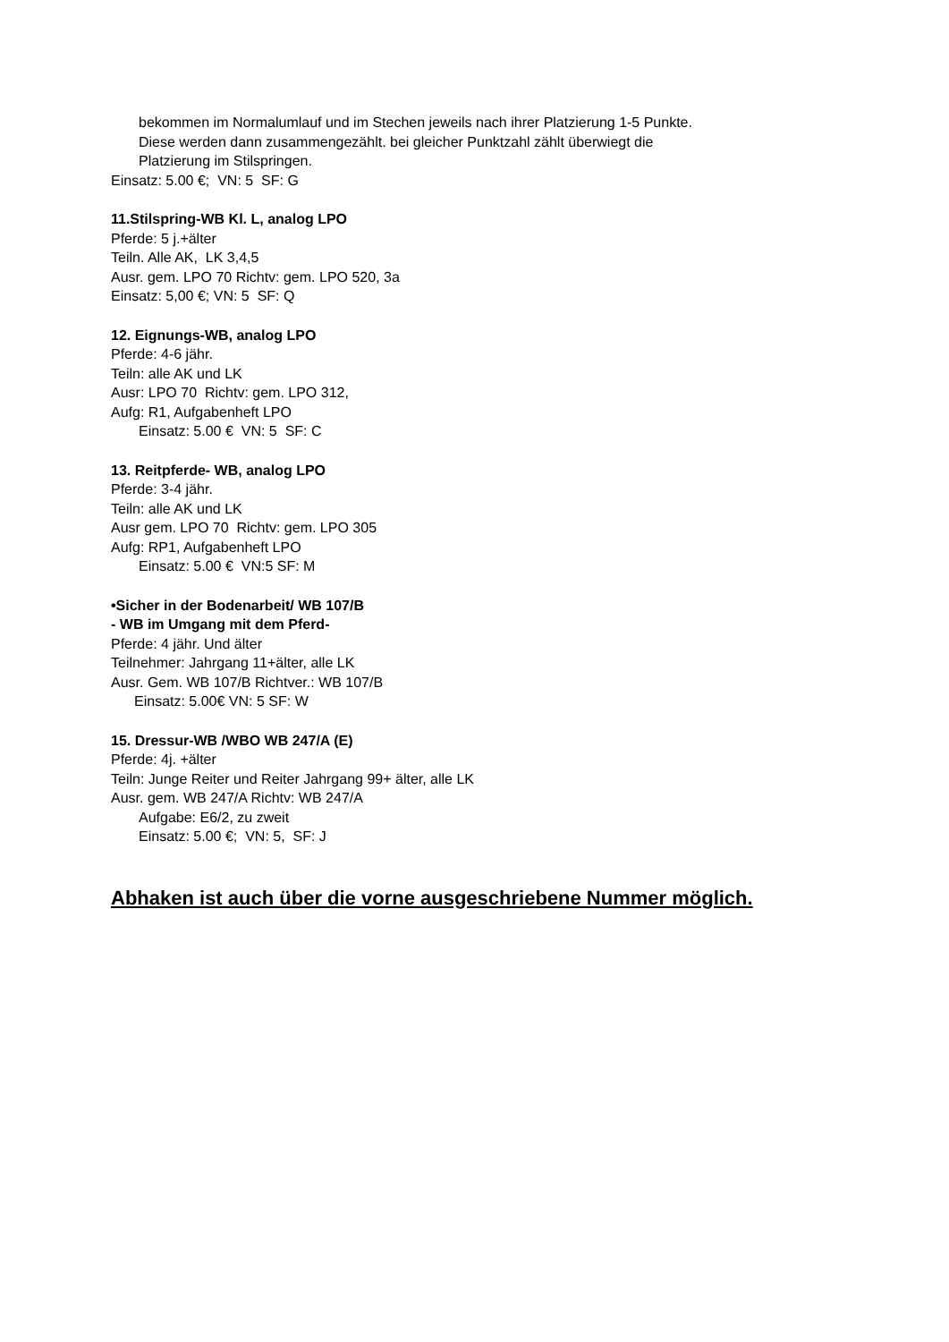bekommen im Normalumlauf und im Stechen jeweils nach ihrer Platzierung 1-5 Punkte.
Diese werden dann zusammengezählt. bei gleicher Punktzahl zählt überwiegt die
Platzierung im Stilspringen.
Einsatz: 5.00 €; VN: 5 SF: G
11.Stilspring-WB Kl. L, analog LPO
Pferde: 5 j.+älter
Teiln. Alle AK, LK 3,4,5
Ausr. gem. LPO 70 Richtv: gem. LPO 520, 3a
Einsatz: 5,00 €; VN: 5 SF: Q
12. Eignungs-WB, analog LPO
Pferde: 4-6 jähr.
Teiln: alle AK und LK
Ausr: LPO 70 Richtv: gem. LPO 312,
Aufg: R1, Aufgabenheft LPO
Einsatz: 5.00 € VN: 5 SF: C
13. Reitpferde- WB, analog LPO
Pferde: 3-4 jähr.
Teiln: alle AK und LK
Ausr gem. LPO 70 Richtv: gem. LPO 305
Aufg: RP1, Aufgabenheft LPO
Einsatz: 5.00 € VN:5 SF: M
•Sicher in der Bodenarbeit/ WB 107/B
- WB im Umgang mit dem Pferd-
Pferde: 4 jähr. Und älter
Teilnehmer: Jahrgang 11+älter, alle LK
Ausr. Gem. WB 107/B Richtver.: WB 107/B
Einsatz: 5.00€ VN: 5 SF: W
15. Dressur-WB /WBO WB 247/A (E)
Pferde: 4j. +älter
Teiln: Junge Reiter und Reiter Jahrgang 99+ älter, alle LK
Ausr. gem. WB 247/A Richtv: WB 247/A
Aufgabe: E6/2, zu zweit
Einsatz: 5.00 €; VN: 5, SF: J
Abhaken ist auch über die vorne ausgeschriebene Nummer möglich.